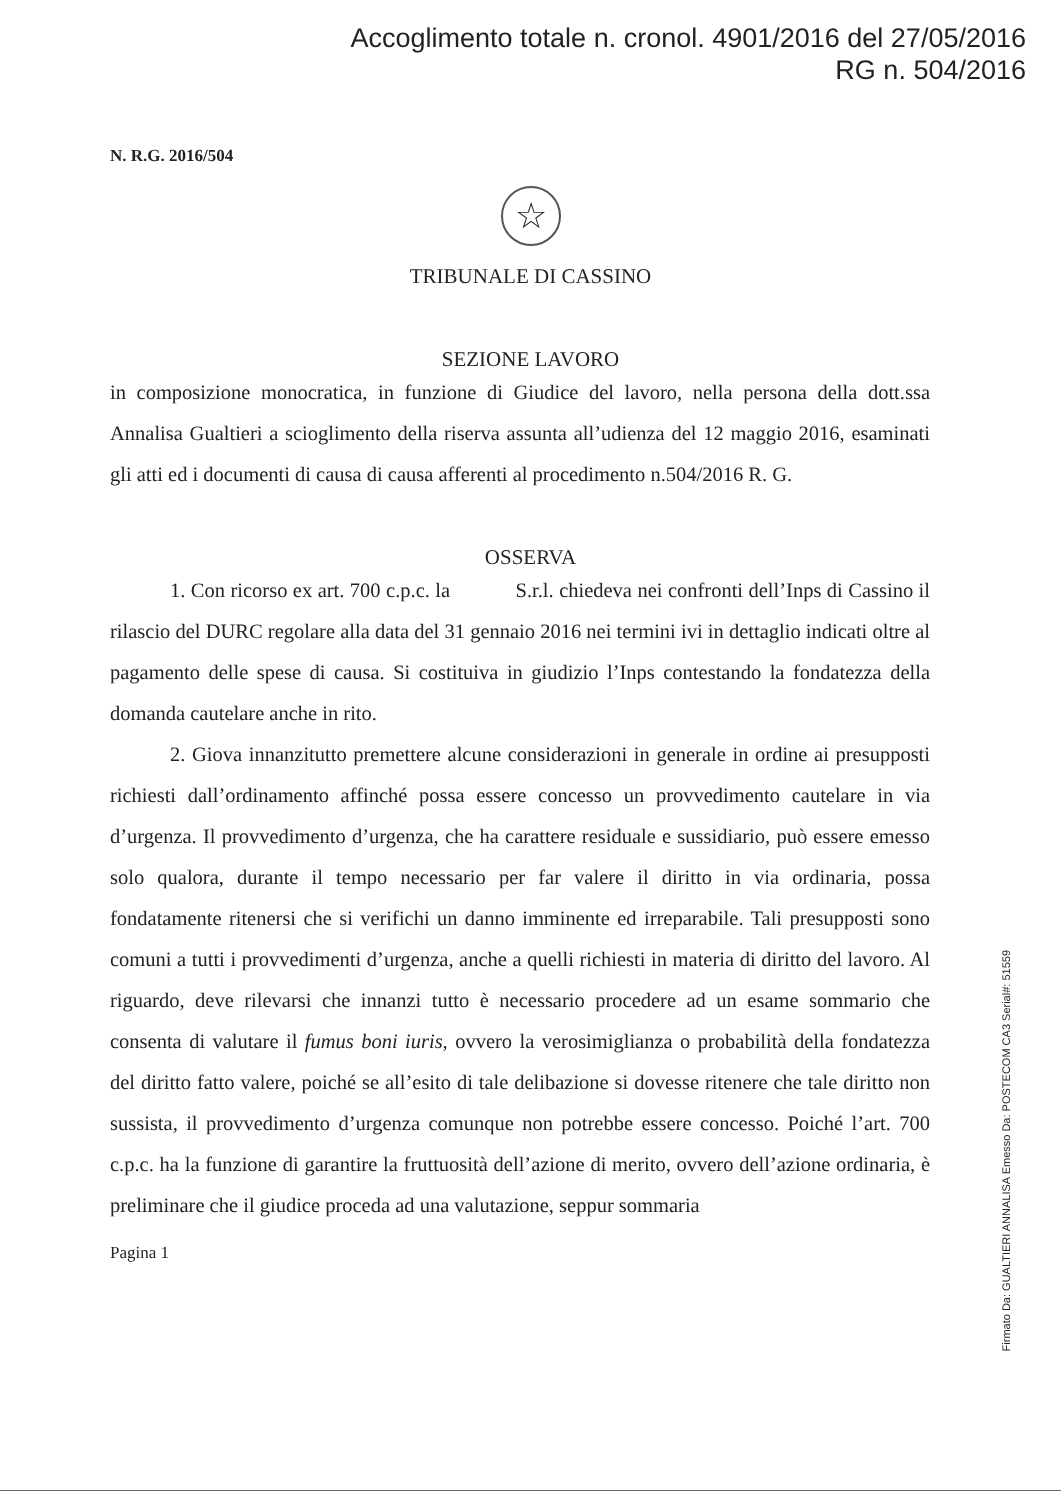Accoglimento totale n. cronol. 4901/2016 del 27/05/2016
RG n. 504/2016
N. R.G. 2016/504
☆
TRIBUNALE DI CASSINO
SEZIONE LAVORO
in composizione monocratica, in funzione di Giudice del lavoro, nella persona della dott.ssa Annalisa Gualtieri a scioglimento della riserva assunta all’udienza del 12 maggio 2016, esaminati gli atti ed i documenti di causa di causa afferenti al procedimento n.504/2016 R. G.
OSSERVA
1. Con ricorso ex art. 700 c.p.c. la S.r.l. chiedeva nei confronti dell’Inps di Cassino il rilascio del DURC regolare alla data del 31 gennaio 2016 nei termini ivi in dettaglio indicati oltre al pagamento delle spese di causa. Si costituiva in giudizio l’Inps contestando la fondatezza della domanda cautelare anche in rito.
2. Giova innanzitutto premettere alcune considerazioni in generale in ordine ai presupposti richiesti dall’ordinamento affinché possa essere concesso un provvedimento cautelare in via d’urgenza. Il provvedimento d’urgenza, che ha carattere residuale e sussidiario, può essere emesso solo qualora, durante il tempo necessario per far valere il diritto in via ordinaria, possa fondatamente ritenersi che si verifichi un danno imminente ed irreparabile. Tali presupposti sono comuni a tutti i provvedimenti d’urgenza, anche a quelli richiesti in materia di diritto del lavoro. Al riguardo, deve rilevarsi che innanzi tutto è necessario procedere ad un esame sommario che consenta di valutare il fumus boni iuris, ovvero la verosimiglianza o probabilità della fondatezza del diritto fatto valere, poiché se all’esito di tale delibazione si dovesse ritenere che tale diritto non sussista, il provvedimento d’urgenza comunque non potrebbe essere concesso. Poiché l’art. 700 c.p.c. ha la funzione di garantire la fruttuosità dell’azione di merito, ovvero dell’azione ordinaria, è preliminare che il giudice proceda ad una valutazione, seppur sommaria
Pagina 1
Firmato Da: GUALTIERI ANNALISA Emesso Da: POSTECOM CA3 Serial#: 51559